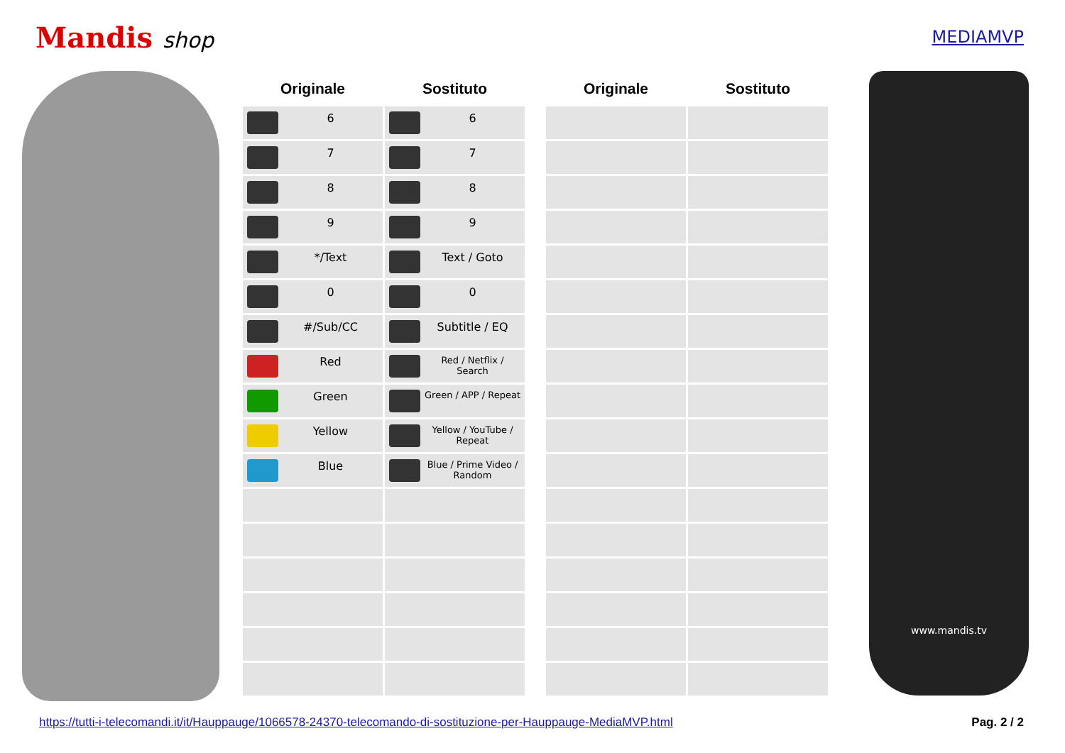Mandis shop
MEDIAMVP
| Originale | Sostituto | | Originale | Sostituto |
| --- | --- | --- | --- | --- |
| 6 | 6 | | | |
| 7 | 7 | | | |
| 8 | 8 | | | |
| 9 | 9 | | | |
| */Text | Text / Goto | | | |
| 0 | 0 | | | |
| #/Sub/CC | Subtitle / EQ | | | |
| Red | Red / Netflix / Search | | | |
| Green | Green / APP / Repeat | | | |
| Yellow | Yellow / YouTube / Repeat | | | |
| Blue | Blue / Prime Video / Random | | | |
www.mandis.tv
https://tutti-i-telecomandi.it/it/Hauppauge/1066578-24370-telecomando-di-sostituzione-per-Hauppauge-MediaMVP.html Pag. 2 / 2